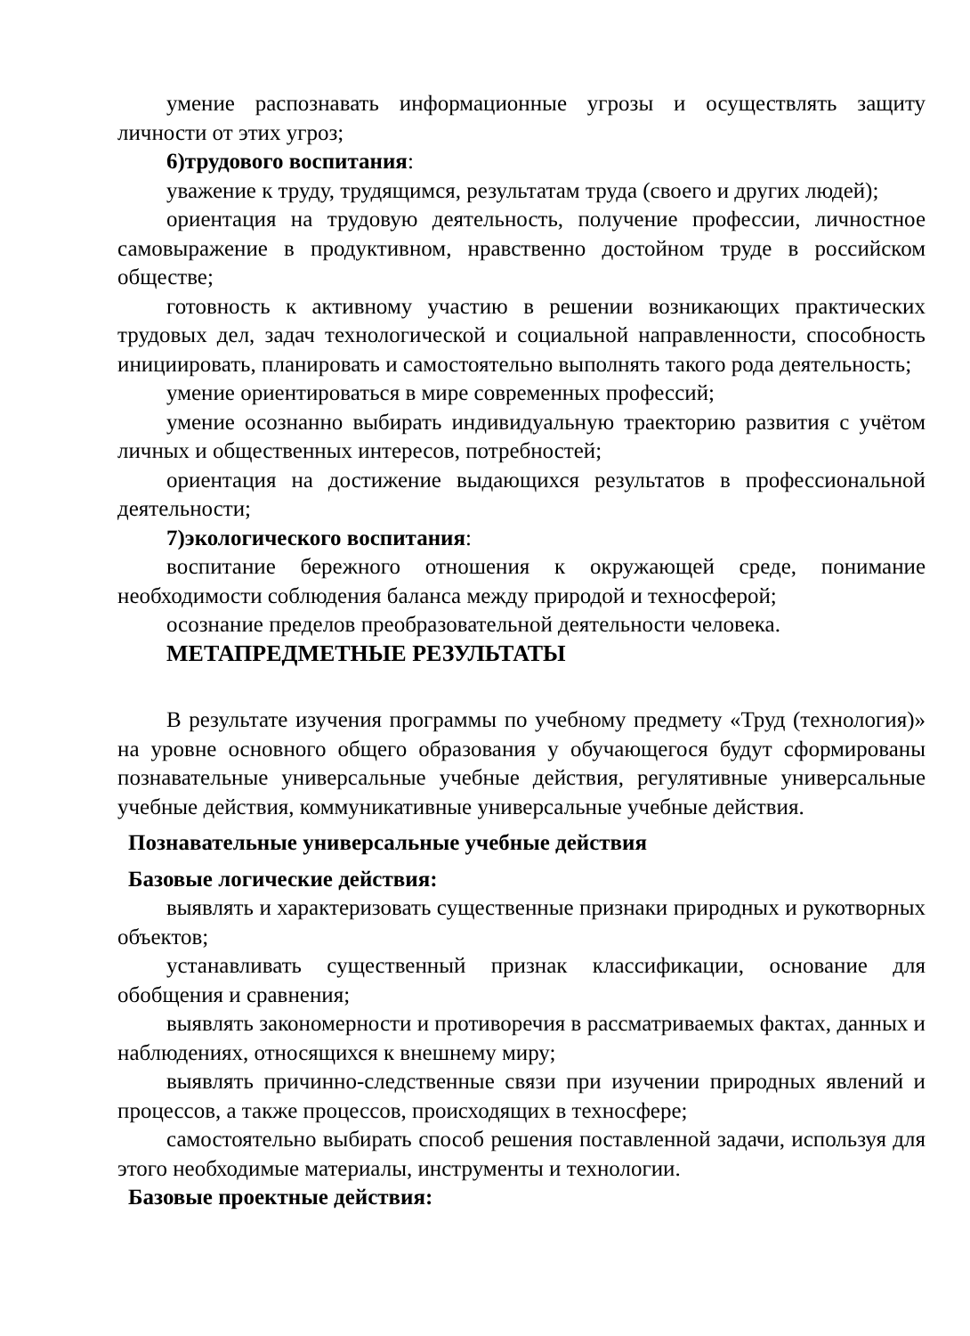умение распознавать информационные угрозы и осуществлять защиту личности от этих угроз;
6)трудового воспитания:
уважение к труду, трудящимся, результатам труда (своего и других людей);
ориентация на трудовую деятельность, получение профессии, личностное самовыражение в продуктивном, нравственно достойном труде в российском обществе;
готовность к активному участию в решении возникающих практических трудовых дел, задач технологической и социальной направленности, способность инициировать, планировать и самостоятельно выполнять такого рода деятельность;
умение ориентироваться в мире современных профессий;
умение осознанно выбирать индивидуальную траекторию развития с учётом личных и общественных интересов, потребностей;
ориентация на достижение выдающихся результатов в профессиональной деятельности;
7)экологического воспитания:
воспитание бережного отношения к окружающей среде, понимание необходимости соблюдения баланса между природой и техносферой;
осознание пределов преобразовательной деятельности человека.
МЕТАПРЕДМЕТНЫЕ РЕЗУЛЬТАТЫ
В результате изучения программы по учебному предмету «Труд (технология)» на уровне основного общего образования у обучающегося будут сформированы познавательные универсальные учебные действия, регулятивные универсальные учебные действия, коммуникативные универсальные учебные действия.
Познавательные универсальные учебные действия
Базовые логические действия:
выявлять и характеризовать существенные признаки природных и рукотворных объектов;
устанавливать существенный признак классификации, основание для обобщения и сравнения;
выявлять закономерности и противоречия в рассматриваемых фактах, данных и наблюдениях, относящихся к внешнему миру;
выявлять причинно-следственные связи при изучении природных явлений и процессов, а также процессов, происходящих в техносфере;
самостоятельно выбирать способ решения поставленной задачи, используя для этого необходимые материалы, инструменты и технологии.
Базовые проектные действия: